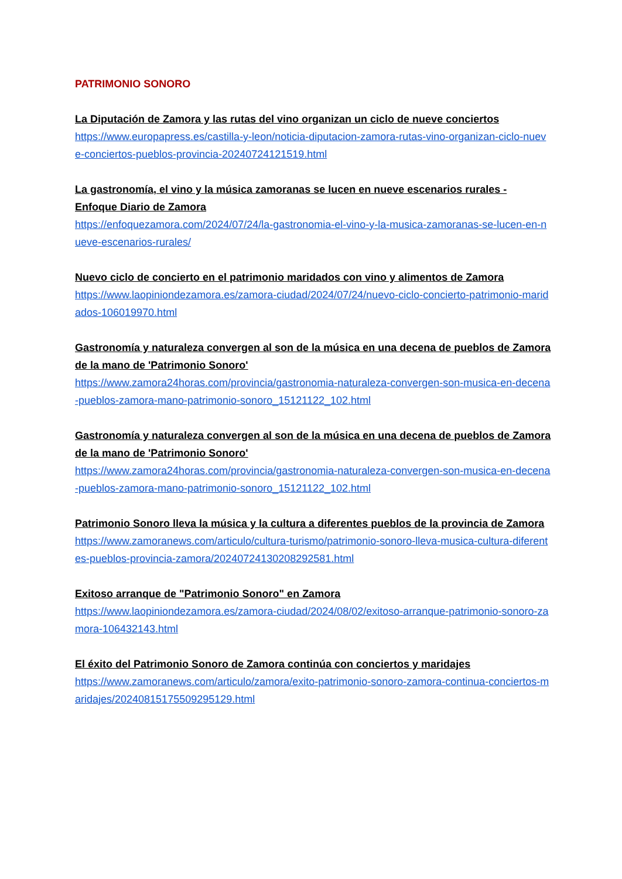PATRIMONIO SONORO
La Diputación de Zamora y las rutas del vino organizan un ciclo de nueve conciertos
https://www.europapress.es/castilla-y-leon/noticia-diputacion-zamora-rutas-vino-organizan-ciclo-nueve-conciertos-pueblos-provincia-20240724121519.html
La gastronomía, el vino y la música zamoranas se lucen en nueve escenarios rurales - Enfoque Diario de Zamora
https://enfoquezamora.com/2024/07/24/la-gastronomia-el-vino-y-la-musica-zamoranas-se-lucen-en-nueve-escenarios-rurales/
Nuevo ciclo de concierto en el patrimonio maridados con vino y alimentos de Zamora
https://www.laopiniondezamora.es/zamora-ciudad/2024/07/24/nuevo-ciclo-concierto-patrimonio-maridados-106019970.html
Gastronomía y naturaleza convergen al son de la música en una decena de pueblos de Zamora de la mano de 'Patrimonio Sonoro'
https://www.zamora24horas.com/provincia/gastronomia-naturaleza-convergen-son-musica-en-decena-pueblos-zamora-mano-patrimonio-sonoro_15121122_102.html
Gastronomía y naturaleza convergen al son de la música en una decena de pueblos de Zamora de la mano de 'Patrimonio Sonoro'
https://www.zamora24horas.com/provincia/gastronomia-naturaleza-convergen-son-musica-en-decena-pueblos-zamora-mano-patrimonio-sonoro_15121122_102.html
Patrimonio Sonoro lleva la música y la cultura a diferentes pueblos de la provincia de Zamora
https://www.zamoranews.com/articulo/cultura-turismo/patrimonio-sonoro-lleva-musica-cultura-diferentes-pueblos-provincia-zamora/20240724130208292581.html
Exitoso arranque de "Patrimonio Sonoro" en Zamora
https://www.laopiniondezamora.es/zamora-ciudad/2024/08/02/exitoso-arranque-patrimonio-sonoro-zamora-106432143.html
El éxito del Patrimonio Sonoro de Zamora continúa con conciertos y maridajes
https://www.zamoranews.com/articulo/zamora/exito-patrimonio-sonoro-zamora-continua-conciertos-maridajes/20240815175509295129.html